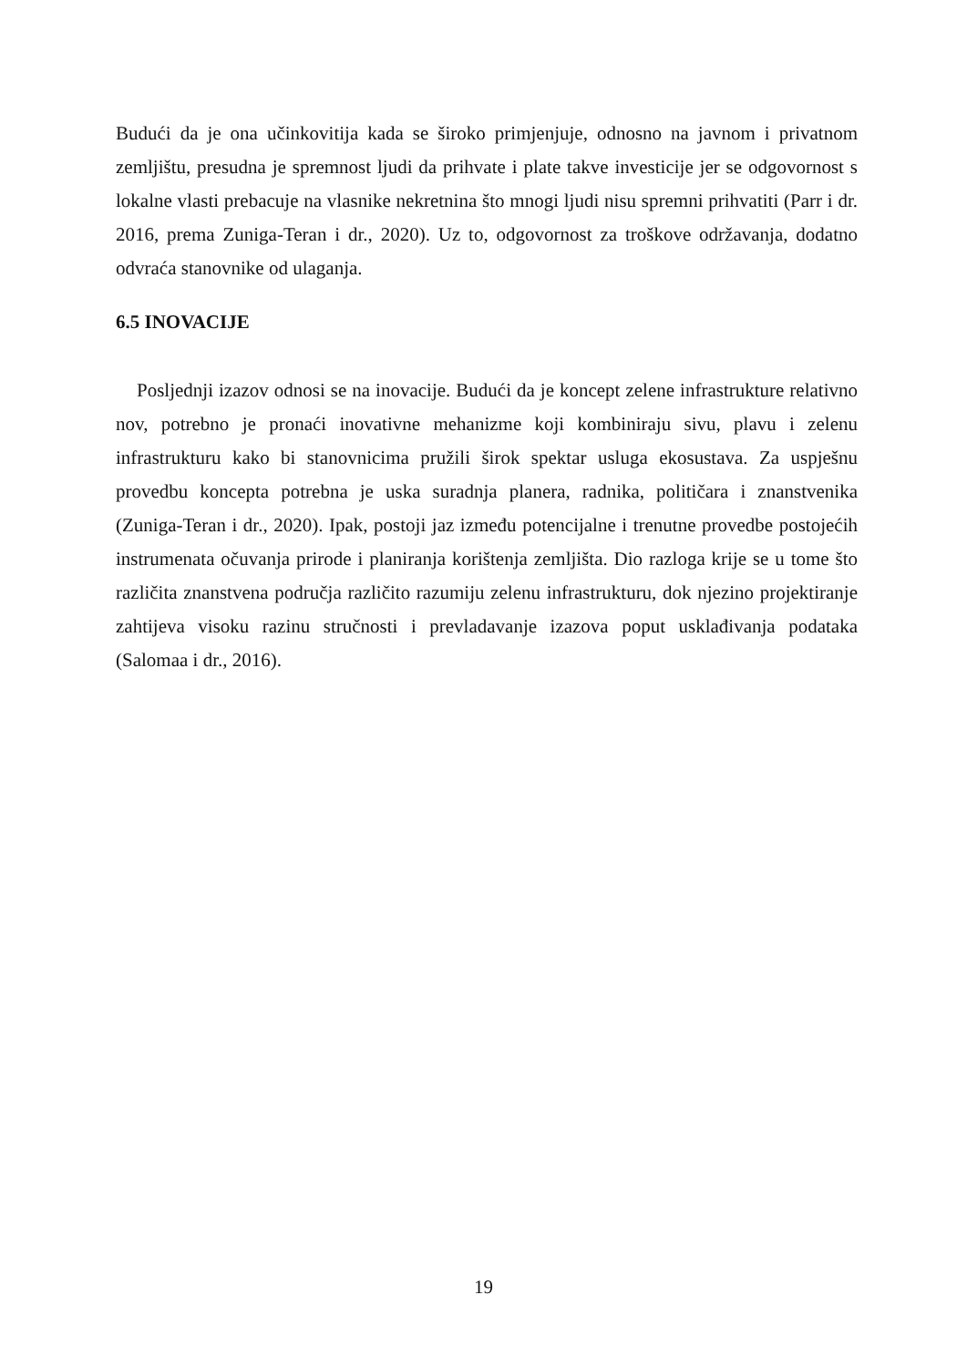Budući da je ona učinkovitija kada se široko primjenjuje, odnosno na javnom i privatnom zemljištu, presudna je spremnost ljudi da prihvate i plate takve investicije jer se odgovornost s lokalne vlasti prebacuje na vlasnike nekretnina što mnogi ljudi nisu spremni prihvatiti (Parr i dr. 2016, prema Zuniga-Teran i dr., 2020). Uz to, odgovornost za troškove održavanja, dodatno odvraća stanovnike od ulaganja.
6.5 INOVACIJE
Posljednji izazov odnosi se na inovacije. Budući da je koncept zelene infrastrukture relativno nov, potrebno je pronaći inovativne mehanizme koji kombiniraju sivu, plavu i zelenu infrastrukturu kako bi stanovnicima pružili širok spektar usluga ekosustava. Za uspješnu provedbu koncepta potrebna je uska suradnja planera, radnika, političara i znanstvenika (Zuniga-Teran i dr., 2020). Ipak, postoji jaz između potencijalne i trenutne provedbe postojećih instrumenata očuvanja prirode i planiranja korištenja zemljišta. Dio razloga krije se u tome što različita znanstvena područja različito razumiju zelenu infrastrukturu, dok njezino projektiranje zahtijeva visoku razinu stručnosti i prevladavanje izazova poput usklađivanja podataka (Salomaa i dr., 2016).
19